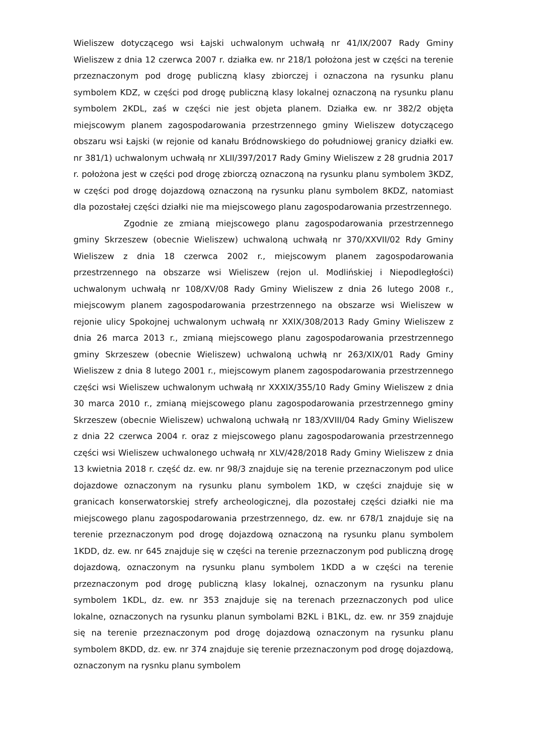Wieliszew dotyczącego wsi Łajski uchwalonym uchwałą nr 41/IX/2007 Rady Gminy Wieliszew z dnia 12 czerwca 2007 r. działka ew. nr 218/1 położona jest w części na terenie przeznaczonym pod drogę publiczną klasy zbiorczej i oznaczona na rysunku planu symbolem KDZ, w części pod drogę publiczną klasy lokalnej oznaczoną na rysunku planu symbolem 2KDL, zaś w części nie jest objeta planem. Działka ew. nr 382/2 objęta miejscowym planem zagospodarowania przestrzennego gminy Wieliszew dotyczącego obszaru wsi Łajski (w rejonie od kanału Bródnowskiego do południowej granicy działki ew. nr 381/1) uchwalonym uchwałą nr XLII/397/2017 Rady Gminy Wieliszew z 28 grudnia 2017 r. położona jest w części pod drogę zbiorczą oznaczoną na rysunku planu symbolem 3KDZ, w części pod drogę dojazdową oznaczoną na rysunku planu symbolem 8KDZ, natomiast dla pozostałej części działki nie ma miejscowego planu zagospodarowania przestrzennego.
Zgodnie ze zmianą miejscowego planu zagospodarowania przestrzennego gminy Skrzeszew (obecnie Wieliszew) uchwaloną uchwałą nr 370/XXVII/02 Rdy Gminy Wieliszew z dnia 18 czerwca 2002 r., miejscowym planem zagospodarowania przestrzennego na obszarze wsi Wieliszew (rejon ul. Modlińskiej i Niepodległości) uchwalonym uchwałą nr 108/XV/08 Rady Gminy Wieliszew z dnia 26 lutego 2008 r., miejscowym planem zagospodarowania przestrzennego na obszarze wsi Wieliszew w rejonie ulicy Spokojnej uchwalonym uchwałą nr XXIX/308/2013 Rady Gminy Wieliszew z dnia 26 marca 2013 r., zmianą miejscowego planu zagospodarowania przestrzennego gminy Skrzeszew (obecnie Wieliszew) uchwaloną uchwłą nr 263/XIX/01 Rady Gminy Wieliszew z dnia 8 lutego 2001 r., miejscowym planem zagospodarowania przestrzennego części wsi Wieliszew uchwalonym uchwałą nr XXXIX/355/10 Rady Gminy Wieliszew z dnia 30 marca 2010 r., zmianą miejscowego planu zagospodarowania przestrzennego gminy Skrzeszew (obecnie Wieliszew) uchwaloną uchwałą nr 183/XVIII/04 Rady Gminy Wieliszew z dnia 22 czerwca 2004 r. oraz z miejscowego planu zagospodarowania przestrzennego części wsi Wieliszew uchwalonego uchwałą nr XLV/428/2018 Rady Gminy Wieliszew z dnia 13 kwietnia 2018 r. część dz. ew. nr 98/3 znajduje się na terenie przeznaczonym pod ulice dojazdowe oznaczonym na rysunku planu symbolem 1KD, w części znajduje się w granicach konserwatorskiej strefy archeologicznej, dla pozostałej części działki nie ma miejscowego planu zagospodarowania przestrzennego, dz. ew. nr 678/1 znajduje się na terenie przeznaczonym pod drogę dojazdową oznaczoną na rysunku planu symbolem 1KDD, dz. ew. nr 645 znajduje się w części na terenie przeznaczonym pod publiczną drogę dojazdową, oznaczonym na rysunku planu symbolem 1KDD a w części na terenie przeznaczonym pod drogę publiczną klasy lokalnej, oznaczonym na rysunku planu symbolem 1KDL, dz. ew. nr 353 znajduje się na terenach przeznaczonych pod ulice lokalne, oznaczonych na rysunku planun symbolami B2KL i B1KL, dz. ew. nr 359 znajduje się na terenie przeznaczonym pod drogę dojazdową oznaczonym na rysunku planu symbolem 8KDD, dz. ew. nr 374 znajduje się terenie przeznaczonym pod drogę dojazdową, oznaczonym na rysnku planu symbolem